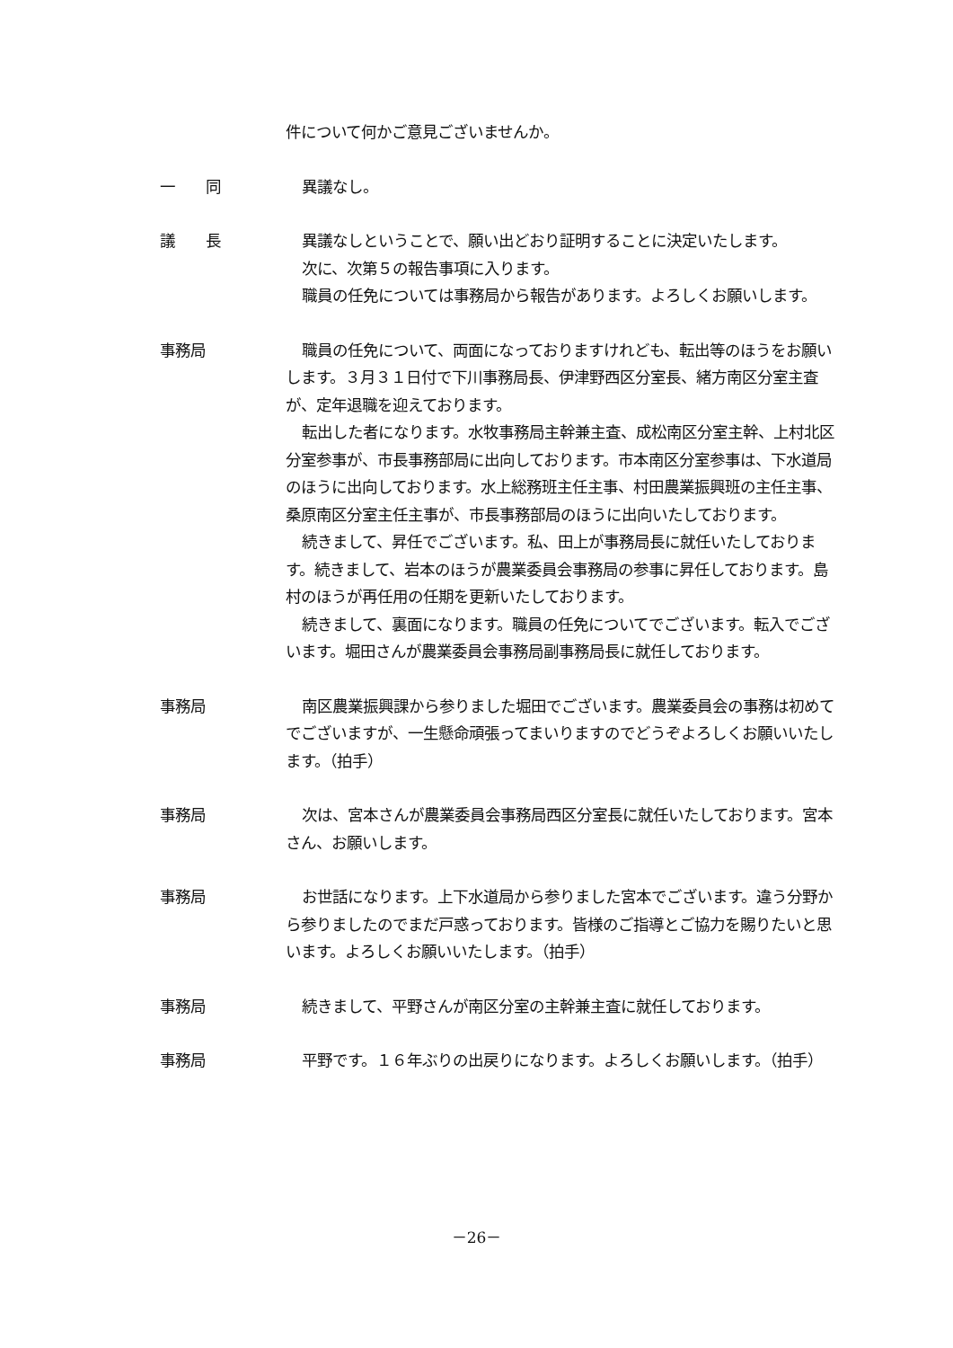件について何かご意見ございませんか。
一　　同 異議なし。
議　　長 異議なしということで、願い出どおり証明することに決定いたします。
次に、次第５の報告事項に入ります。
職員の任免については事務局から報告があります。よろしくお願いします。
事務局 職員の任免について、両面になっておりますけれども、転出等のほうをお願いします。３月３１日付で下川事務局長、伊津野西区分室長、緒方南区分室主査が、定年退職を迎えております。
転出した者になります。水牧事務局主幹兼主査、成松南区分室主幹、上村北区分室参事が、市長事務部局に出向しております。市本南区分室参事は、下水道局のほうに出向しております。水上総務班主任主事、村田農業振興班の主任主事、桑原南区分室主任主事が、市長事務部局のほうに出向いたしております。
続きまして、昇任でございます。私、田上が事務局長に就任いたしております。続きまして、岩本のほうが農業委員会事務局の参事に昇任しております。島村のほうが再任用の任期を更新いたしております。
続きまして、裏面になります。職員の任免についてでございます。転入でございます。堀田さんが農業委員会事務局副事務局長に就任しております。
事務局 南区農業振興課から参りました堀田でございます。農業委員会の事務は初めてでございますが、一生懸命頑張ってまいりますのでどうぞよろしくお願いいたします。（拍手）
事務局 次は、宮本さんが農業委員会事務局西区分室長に就任いたしております。宮本さん、お願いします。
事務局 お世話になります。上下水道局から参りました宮本でございます。違う分野から参りましたのでまだ戸惑っております。皆様のご指導とご協力を賜りたいと思います。よろしくお願いいたします。（拍手）
事務局 続きまして、平野さんが南区分室の主幹兼主査に就任しております。
事務局 平野です。１６年ぶりの出戻りになります。よろしくお願いします。（拍手）
－26－